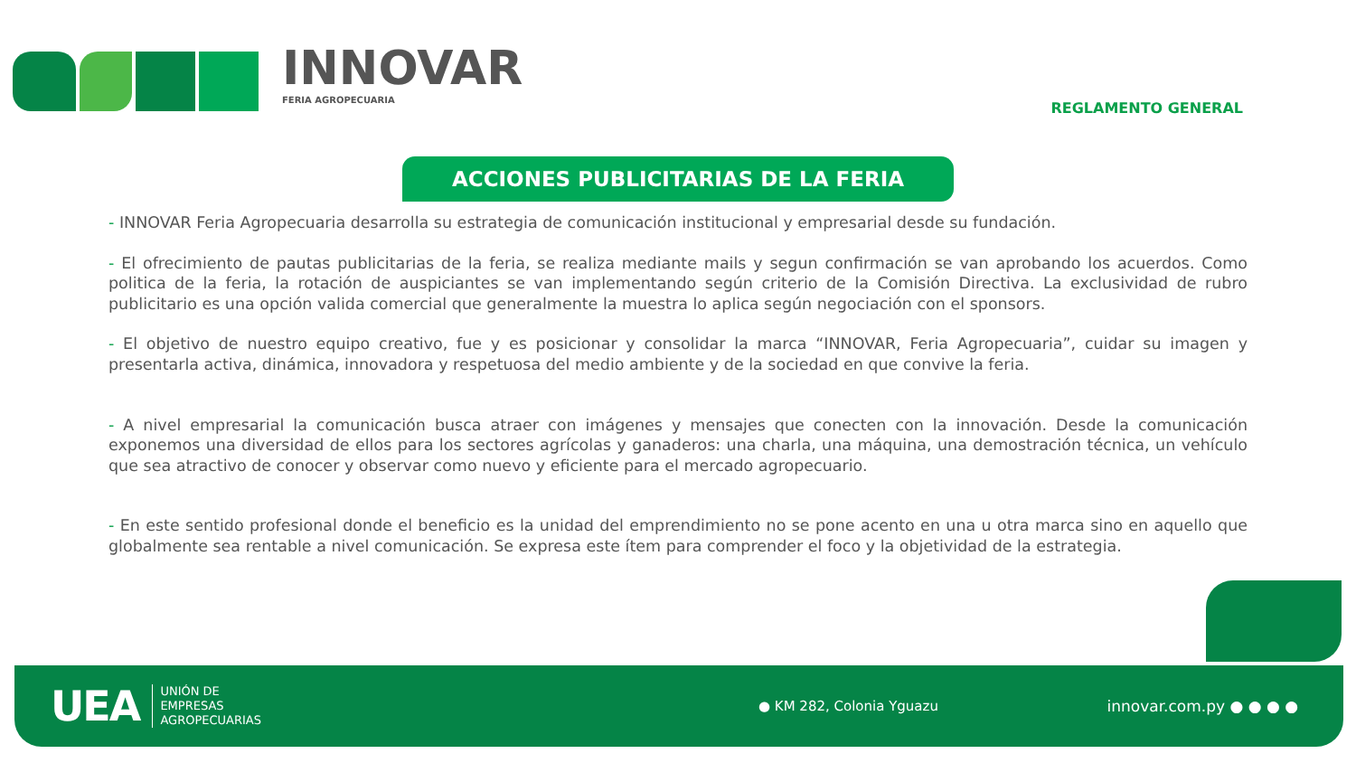INNOVAR
FERIA AGROPECUARIA
REGLAMENTO GENERAL
ACCIONES PUBLICITARIAS DE LA FERIA
- INNOVAR Feria Agropecuaria desarrolla su estrategia de comunicación institucional y empresarial desde su fundación.
- El ofrecimiento de pautas publicitarias de la feria, se realiza mediante mails y segun confirmación se van aprobando los acuerdos. Como politica de la feria, la rotación de auspiciantes se van implementando según criterio de la Comisión Directiva. La exclusividad de rubro publicitario es una opción valida comercial que generalmente la muestra lo aplica según negociación con el sponsors.
- El objetivo de nuestro equipo creativo, fue y es posicionar y consolidar la marca “INNOVAR, Feria Agropecuaria”, cuidar su imagen y presentarla activa, dinámica, innovadora y respetuosa del medio ambiente y de la sociedad en que convive la feria.
- A nivel empresarial la comunicación busca atraer con imágenes y mensajes que conecten con la innovación. Desde la comunicación exponemos una diversidad de ellos para los sectores agrícolas y ganaderos: una charla, una máquina, una demostración técnica, un vehículo que sea atractivo de conocer y observar como nuevo y eficiente para el mercado agropecuario.
- En este sentido profesional donde el beneficio es la unidad del emprendimiento no se pone acento en una u otra marca sino en aquello que globalmente sea rentable a nivel comunicación. Se expresa este ítem para comprender el foco y la objetividad de la estrategia.
UEA
UNIÓN DE
EMPRESAS
AGROPECUARIAS
● KM 282, Colonia Yguazu innovar.com.py ● ● ● ●